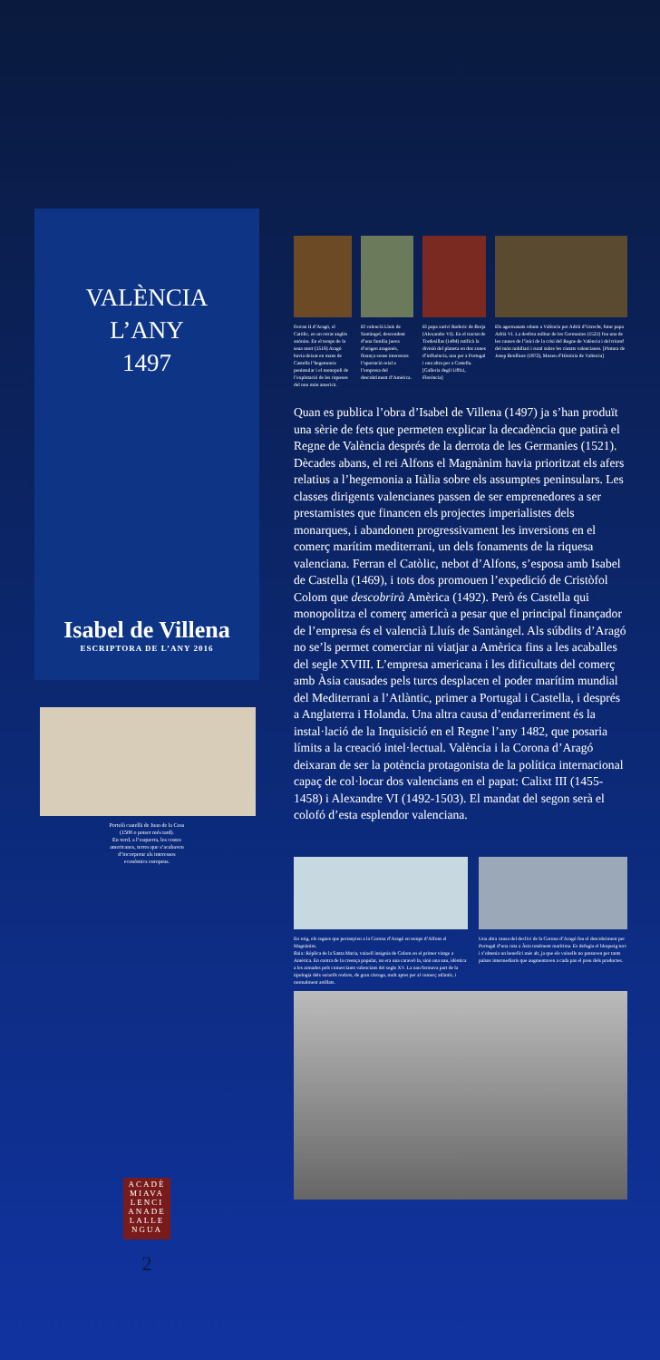VALÈNCIA
L’ANY
1497
Isabel de Villena
ESCRIPTORA DE L’ANY 2016
Portolà castellà de Juan de la Cosa
(1500 o potser més tard).
En verd, a l’esquerra, les costes
americanes, terres que s’acabaven
d’incorporar als interessos
econòmics europeus.
ACADÈ MIAVA LENCI ANADE LALLE NGUA
2
Ferran II d’Aragó, el Catòlic, en un retrat anglès anònim. En el temps de la seua mort (1516) Aragó havia deixat en mans de Castella l’hegemonia peninsular i el monopoli de l’explotació de les riqueses del nou món americà.
El valencià Lluís de Santàngel, descendent d’una família jueva d’origen aragonés, finança sense interessos l’aportació reial a l’empresa del descobriment d’Amèrica.
El papa xativí Roderic de Borja (Alexandre VI). En el tractat de Tordesillas (1494) ratificà la divisió del planeta en dos zones d’influència, una per a Portugal i una altra per a Castella. [Galleria degli Uffizi, Florència]
Els agermanats rebuts a València per Adrià d’Utrecht, futur papa Adrià VI. La desfeta militar de les Germanies (1521) fou una de les causes de l’inici de la crisi del Regne de València i del triomf del món nobiliari i rural sobre les ciutats valencianes. [Pintura de Josep Benlliure (1872), Museu d’Història de València]
Quan es publica l’obra d’Isabel de Villena (1497) ja s’han produït una sèrie de fets que permeten explicar la decadència que patirà el Regne de València després de la derrota de les Germanies (1521). Dècades abans, el rei Alfons el Magnànim havia prioritzat els afers relatius a l’hegemonia a Itàlia sobre els assumptes peninsulars. Les classes dirigents valencianes passen de ser emprenedores a ser prestamistes que financen els projectes imperialistes dels monarques, i abandonen progressivament les inversions en el comerç marítim mediterrani, un dels fonaments de la riquesa valenciana. Ferran el Catòlic, nebot d’Alfons, s’esposa amb Isabel de Castella (1469), i tots dos promouen l’expedició de Cristòfol Colom que descobrirà Amèrica (1492). Però és Castella qui monopolitza el comerç americà a pesar que el principal finançador de l’empresa és el valencià Lluís de Santàngel. Als súbdits d’Aragó no se’ls permet comerciar ni viatjar a Amèrica fins a les acaballes del segle XVIII. L’empresa americana i les dificultats del comerç amb Àsia causades pels turcs desplacen el poder marítim mundial del Mediterrani a l’Atlàntic, primer a Portugal i Castella, i després a Anglaterra i Holanda. Una altra causa d’endarreriment és la instal·lació de la Inquisició en el Regne l’any 1482, que posaria límits a la creació intel·lectual. València i la Corona d’Aragó deixaran de ser la potència protagonista de la política internacional capaç de col·locar dos valencians en el papat: Calixt III (1455-1458) i Alexandre VI (1492-1503). El mandat del segon serà el colofó d’esta esplendor valenciana.
En roig, els regnes que pertanyien a la Corona d’Aragó en temps d’Alfons el Magnànim.
Baix: Rèplica de la Santa Maria, vaixell insígnia de Colom en el primer viatge a Amèrica. En contra de la creença popular, no era una caravel·la, sinó una nau, idèntica a les armades pels comerciants valencians del segle XV. La nau formava part de la tipologia dels vaixells redons, de gran càrrega, molt aptes per al comerç atlàntic, i normalment artillats.
Una altra causa del declivi de la Corona d’Aragó fou el descobriment per Portugal d’una ruta a Àsia totalment marítima. Es defugia el bloqueig turc i s’obtenia un benefici més alt, ja que els vaixells no passaven per tants països intermediaris que augmentaven a cada pas el preu dels productes.